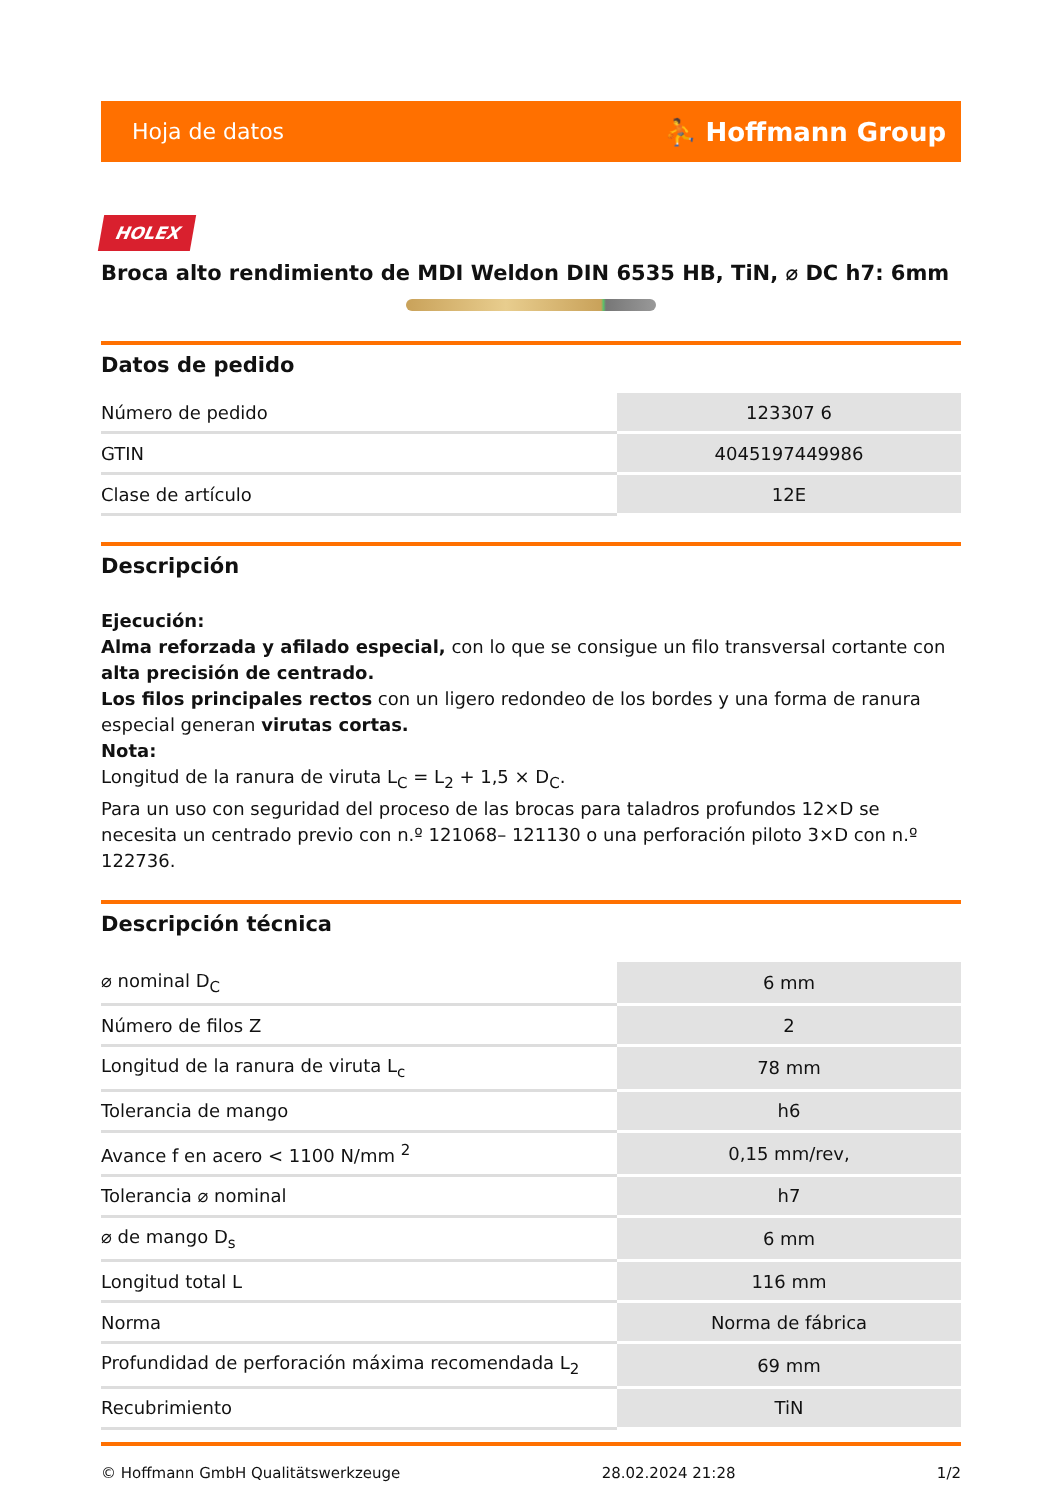Hoja de datos ⛹ Hoffmann Group
HOLEX
Broca alto rendimiento de MDI Weldon DIN 6535 HB, TiN, ⌀ DC h7: 6mm
Datos de pedido
| Número de pedido | 123307 6 |
| GTIN | 4045197449986 |
| Clase de artículo | 12E |
Descripción
Ejecución:
Alma reforzada y afilado especial, con lo que se consigue un filo transversal cortante con alta precisión de centrado.
Los filos principales rectos con un ligero redondeo de los bordes y una forma de ranura especial generan virutas cortas.
Nota:
Longitud de la ranura de viruta L<sub>C</sub> = L<sub>2</sub> + 1,5 × D<sub>C</sub>.
Para un uso con seguridad del proceso de las brocas para taladros profundos 12×D se necesita un centrado previo con n.º 121068– 121130 o una perforación piloto 3×D con n.º 122736.
Descripción técnica
| ⌀ nominal D<sub>C</sub> | 6 mm |
| Número de filos Z | 2 |
| Longitud de la ranura de viruta L<sub>c</sub> | 78 mm |
| Tolerancia de mango | h6 |
| Avance f en acero < 1100 N/mm <sup>2</sup> | 0,15 mm/rev, |
| Tolerancia ⌀ nominal | h7 |
| ⌀ de mango D<sub>s</sub> | 6 mm |
| Longitud total L | 116 mm |
| Norma | Norma de fábrica |
| Profundidad de perforación máxima recomendada L<sub>2</sub> | 69 mm |
| Recubrimiento | TiN |
© Hoffmann GmbH Qualitätswerkzeuge 28.02.2024 21:28 1/2